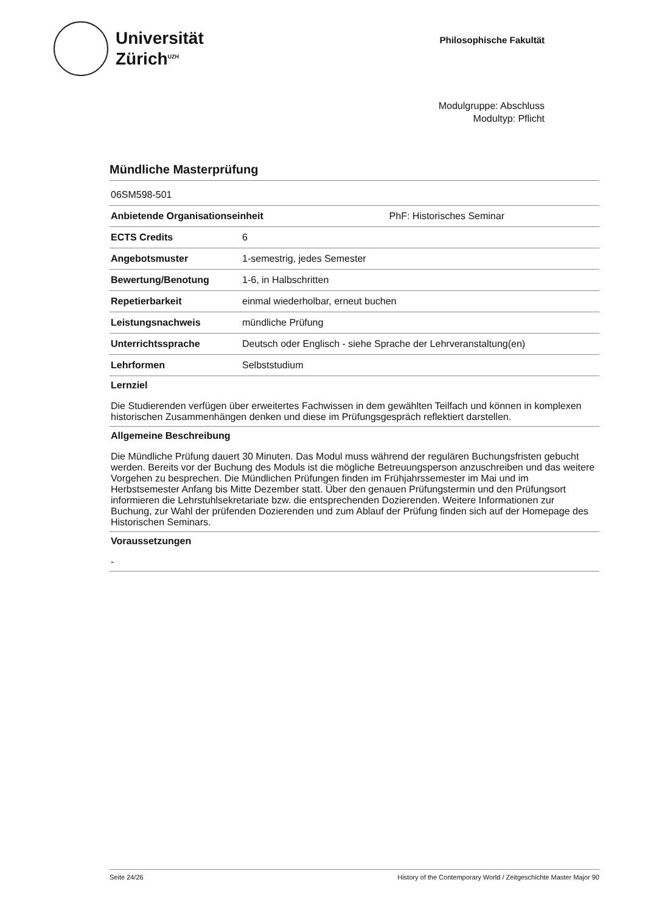Universität
Zürich<sup>UZH</sup>
Philosophische Fakultät
Modulgruppe: Abschluss
Modultyp: Pflicht
Mündliche Masterprüfung
| 06SM598-501 | |
| Anbietende Organisationseinheit | PhF: Historisches Seminar |
| ECTS Credits | 6 |
| Angebotsmuster | 1-semestrig, jedes Semester |
| Bewertung/Benotung | 1-6, in Halbschritten |
| Repetierbarkeit | einmal wiederholbar, erneut buchen |
| Leistungsnachweis | mündliche Prüfung |
| Unterrichtssprache | Deutsch oder Englisch - siehe Sprache der Lehrveranstaltung(en) |
| Lehrformen | Selbststudium |
Lernziel
Die Studierenden verfügen über erweitertes Fachwissen in dem gewählten Teilfach und können in komplexen historischen Zusammenhängen denken und diese im Prüfungsgespräch reflektiert darstellen.
Allgemeine Beschreibung
Die Mündliche Prüfung dauert 30 Minuten. Das Modul muss während der regulären Buchungsfristen gebucht werden. Bereits vor der Buchung des Moduls ist die mögliche Betreuungsperson anzuschreiben und das weitere Vorgehen zu besprechen. Die Mündlichen Prüfungen finden im Frühjahrssemester im Mai und im Herbstsemester Anfang bis Mitte Dezember statt. Über den genauen Prüfungstermin und den Prüfungsort informieren die Lehrstuhlsekretariate bzw. die entsprechenden Dozierenden. Weitere Informationen zur Buchung, zur Wahl der prüfenden Dozierenden und zum Ablauf der Prüfung finden sich auf der Homepage des Historischen Seminars.
Voraussetzungen
-
Seite 24/26 History of the Contemporary World / Zeitgeschichte Master Major 90